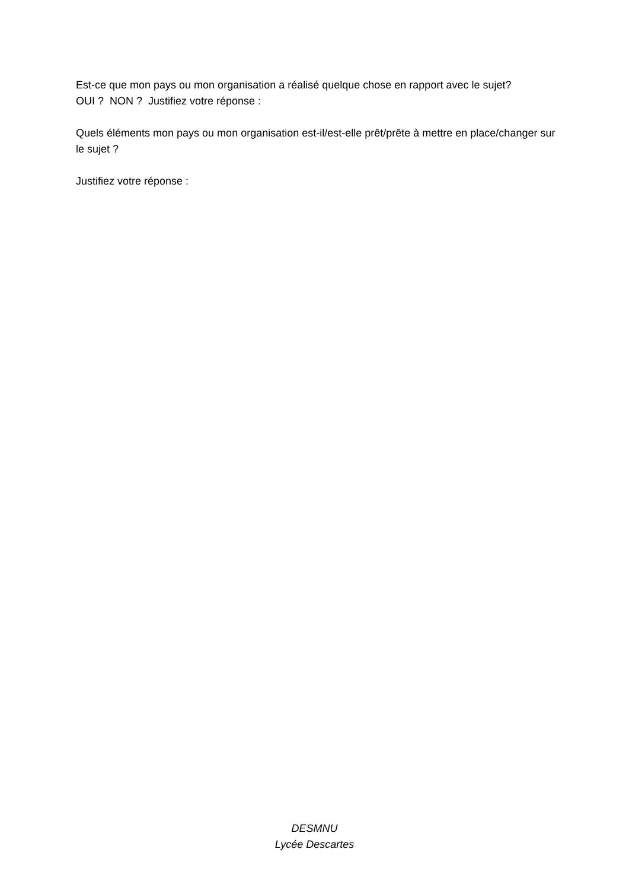Est-ce que mon pays ou mon organisation a réalisé quelque chose en rapport avec le sujet?
OUI ? NON ? Justifiez votre réponse :
Quels éléments mon pays ou mon organisation est-il/est-elle prêt/prête à mettre en place/changer sur le sujet ?
Justifiez votre réponse :
DESMNU
Lycée Descartes